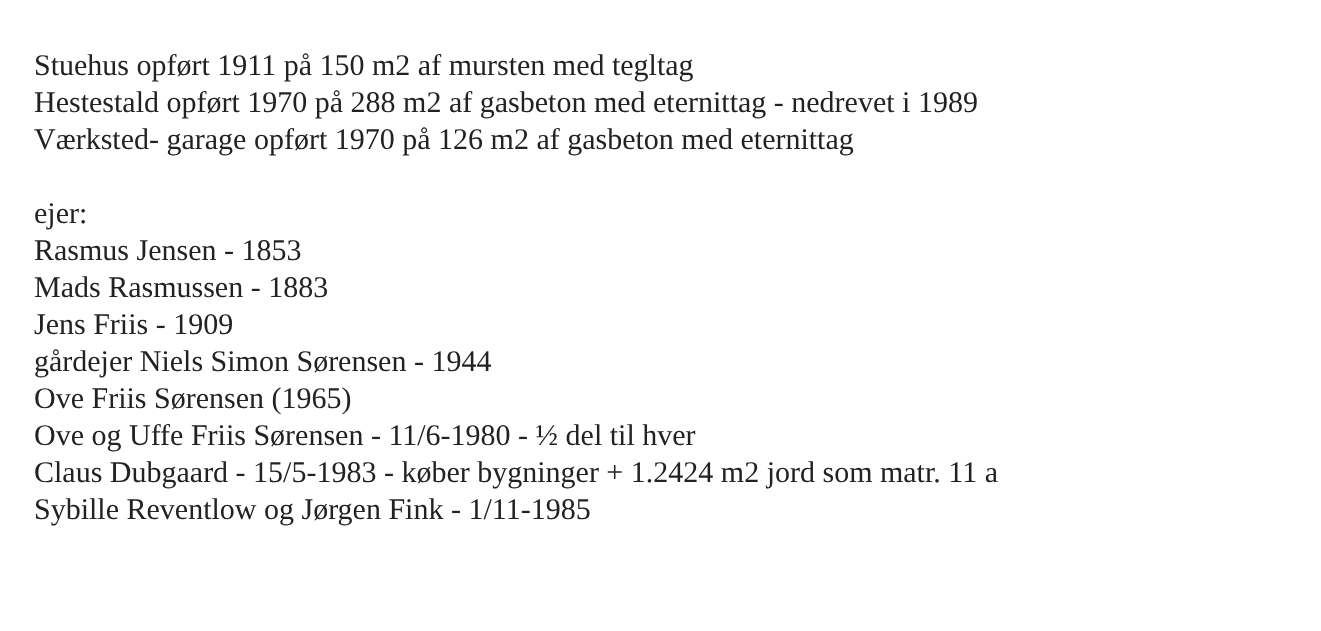Stuehus opført 1911 på 150 m2 af mursten med tegltag
Hestestald opført 1970 på 288 m2 af gasbeton med eternittag - nedrevet i 1989
Værksted- garage opført 1970 på 126 m2 af gasbeton med eternittag
ejer:
Rasmus Jensen - 1853
Mads Rasmussen - 1883
Jens Friis - 1909
gårdejer Niels Simon Sørensen - 1944
Ove Friis Sørensen (1965)
Ove og Uffe Friis Sørensen - 11/6-1980 - ½ del til hver
Claus Dubgaard - 15/5-1983 - køber bygninger + 1.2424 m2 jord som matr. 11 a
Sybille Reventlow og Jørgen Fink - 1/11-1985